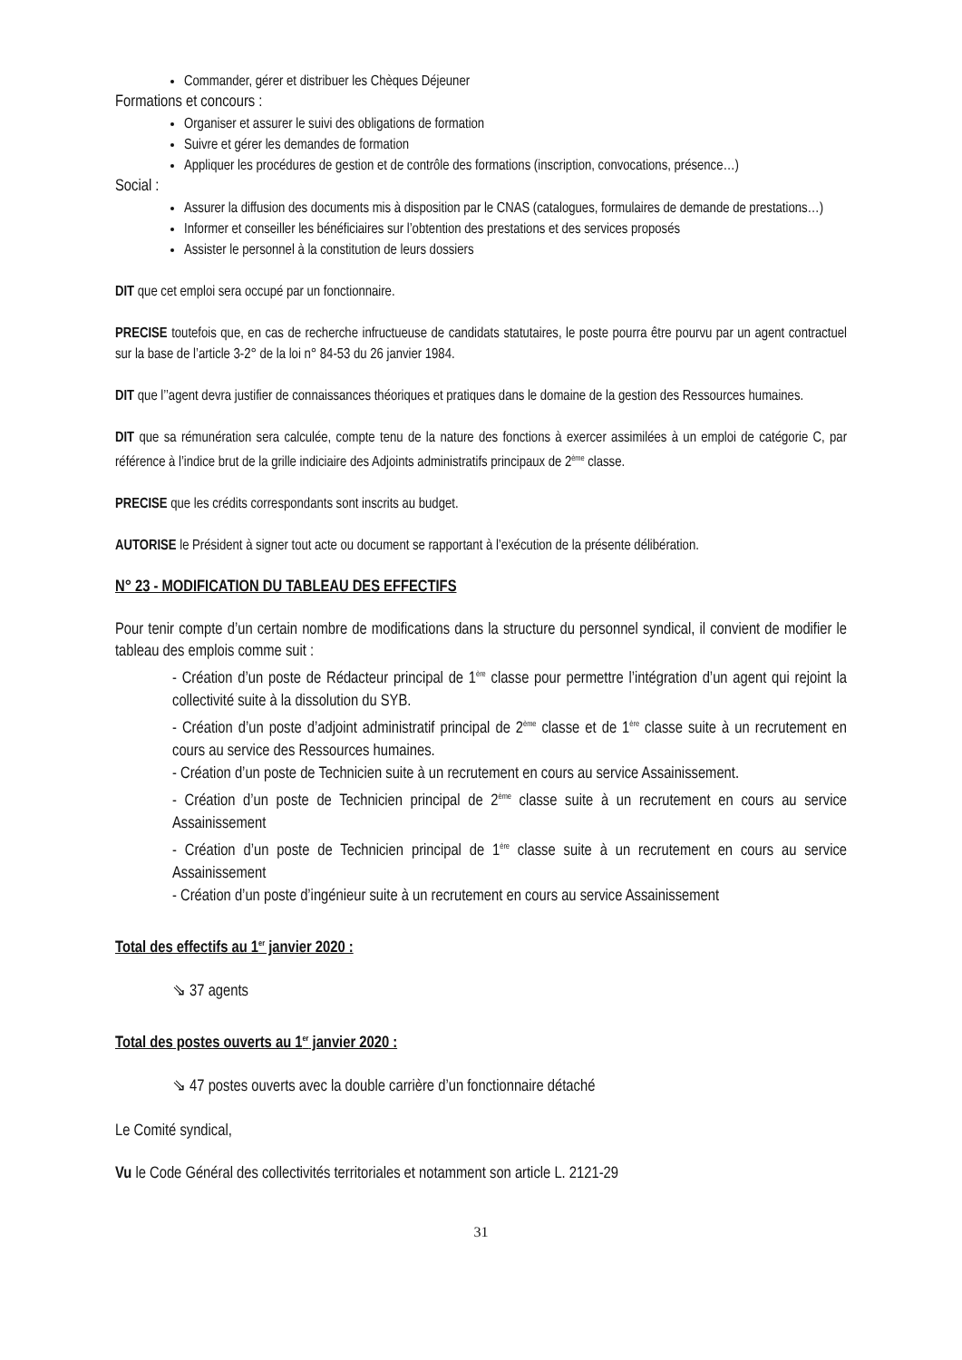Commander, gérer et distribuer les Chèques Déjeuner
Formations et concours :
Organiser et assurer le suivi des obligations de formation
Suivre et gérer les demandes de formation
Appliquer les procédures de gestion et de contrôle des formations (inscription, convocations, présence…)
Social :
Assurer la diffusion des documents mis à disposition par le CNAS (catalogues, formulaires de demande de prestations…)
Informer et conseiller les bénéficiaires sur l’obtention des prestations et des services proposés
Assister le personnel à la constitution de leurs dossiers
DIT que cet emploi sera occupé par un fonctionnaire.
PRECISE toutefois que, en cas de recherche infructueuse de candidats statutaires, le poste pourra être pourvu par un agent contractuel sur la base de l’article 3-2° de la loi n° 84-53 du 26 janvier 1984.
DIT que l’’agent devra justifier de connaissances théoriques et pratiques dans le domaine de la gestion des Ressources humaines.
DIT que sa rémunération sera calculée, compte tenu de la nature des fonctions à exercer assimilées à un emploi de catégorie C, par référence à l’indice brut de la grille indiciaire des Adjoints administratifs principaux de 2<sup>ème</sup> classe.
PRECISE que les crédits correspondants sont inscrits au budget.
AUTORISE le Président à signer tout acte ou document se rapportant à l’exécution de la présente délibération.
N° 23 - MODIFICATION DU TABLEAU DES EFFECTIFS
Pour tenir compte d’un certain nombre de modifications dans la structure du personnel syndical, il convient de modifier le tableau des emplois comme suit :
- Création d’un poste de Rédacteur principal de 1<sup>ère</sup> classe pour permettre l’intégration d’un agent qui rejoint la collectivité suite à la dissolution du SYB.
- Création d’un poste d’adjoint administratif principal de 2<sup>ème</sup> classe et de 1<sup>ère</sup> classe suite à un recrutement en cours au service des Ressources humaines.
- Création d’un poste de Technicien suite à un recrutement en cours au service Assainissement.
- Création d’un poste de Technicien principal de 2<sup>ème</sup> classe suite à un recrutement en cours au service Assainissement
- Création d’un poste de Technicien principal de 1<sup>ère</sup> classe suite à un recrutement en cours au service Assainissement
- Création d’un poste d’ingénieur suite à un recrutement en cours au service Assainissement
Total des effectifs au 1<sup>er</sup> janvier 2020 :
⇘ 37 agents
Total des postes ouverts au 1<sup>er</sup> janvier 2020 :
⇘ 47 postes ouverts avec la double carrière d’un fonctionnaire détaché
Le Comité syndical,
Vu le Code Général des collectivités territoriales et notamment son article L. 2121-29
31